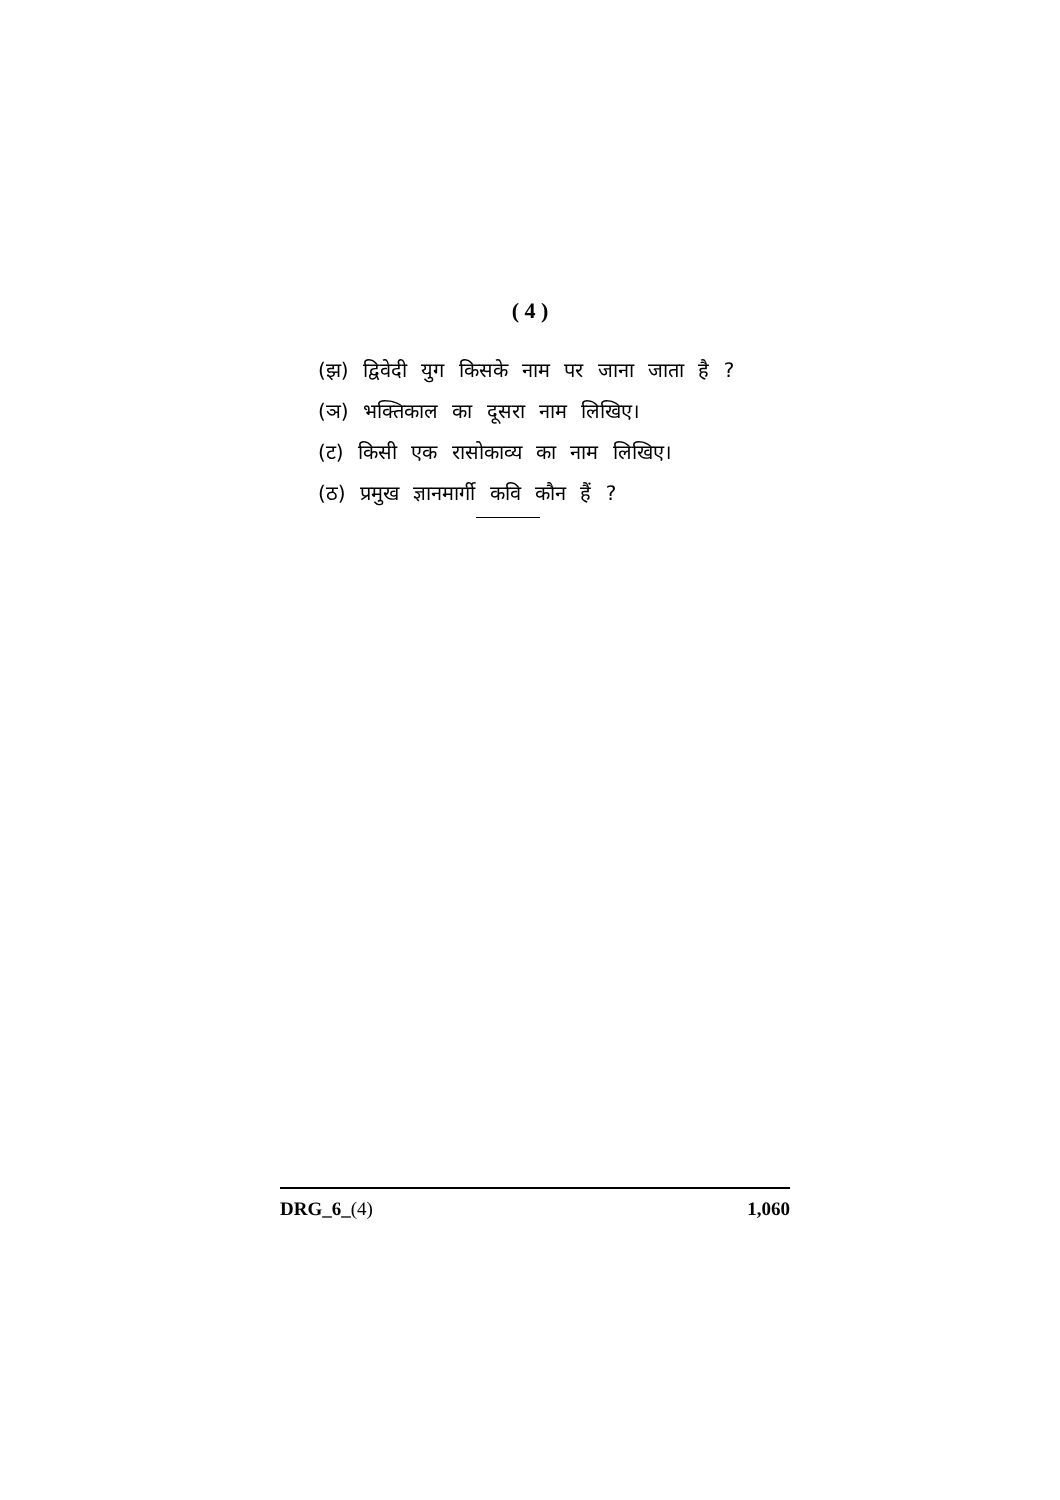( 4 )
(झ) द्विवेदी युग किसके नाम पर जाना जाता है ?
(ञ) भक्तिकाल का दूसरा नाम लिखिए।
(ट) किसी एक रासोकाव्य का नाम लिखिए।
(ठ) प्रमुख ज्ञानमार्गी कवि कौन हैं ?
DRG_6_(4) 1,060